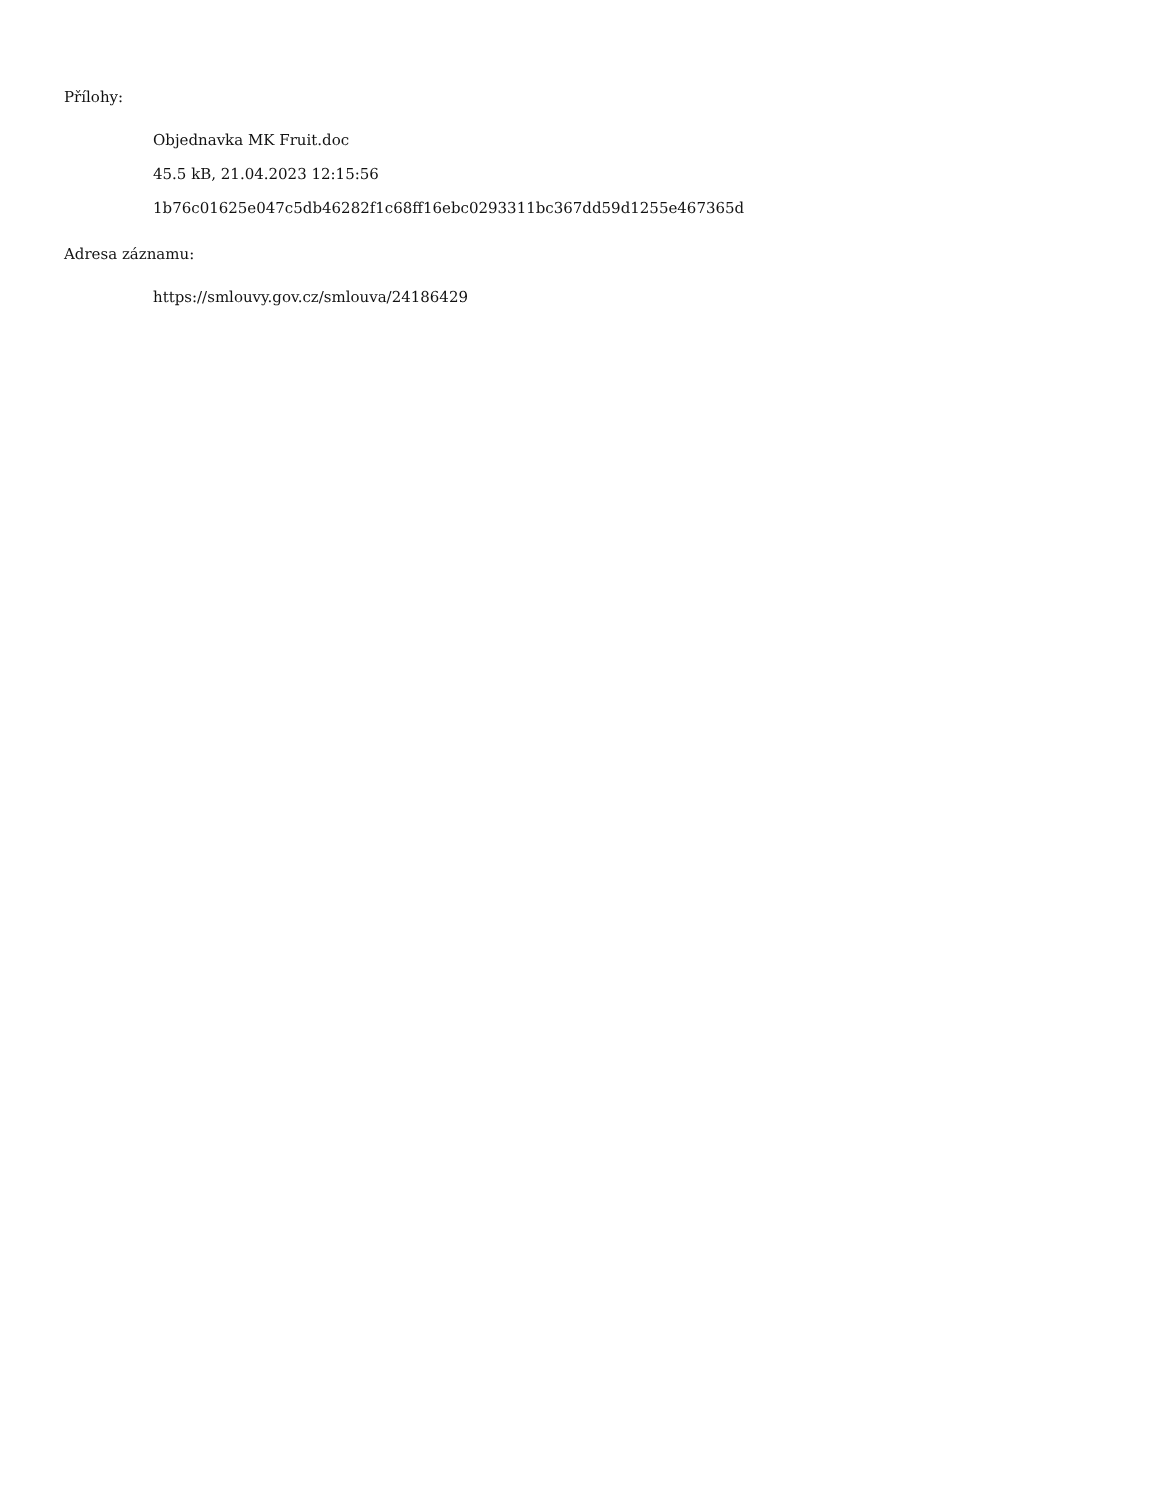Přílohy:
Objednavka MK Fruit.doc
45.5 kB, 21.04.2023 12:15:56
1b76c01625e047c5db46282f1c68ff16ebc0293311bc367dd59d1255e467365d
Adresa záznamu:
https://smlouvy.gov.cz/smlouva/24186429